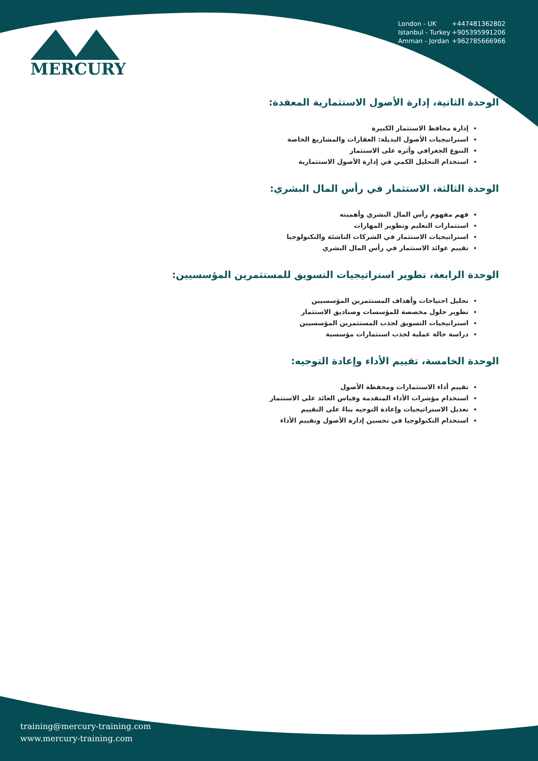MERCURY
London - UK +447481362802
Istanbul - Turkey +905395991206
Amman - Jordan +962785666966
الوحدة الثانية، إدارة الأصول الاستثمارية المعقدة:
إدارة محافظ الاستثمار الكبيرة
استراتيجيات الأصول البديلة: العقارات والمشاريع الخاصة
التنوع الجغرافي وأثره على الاستثمار
استخدام التحليل الكمي في إدارة الأصول الاستثمارية
الوحدة الثالثة، الاستثمار في رأس المال البشري:
فهم مفهوم رأس المال البشري وأهميته
استثمارات التعليم وتطوير المهارات
استراتيجيات الاستثمار في الشركات الناشئة والتكنولوجيا
تقييم عوائد الاستثمار في رأس المال البشري
الوحدة الرابعة، تطوير استراتيجيات التسويق للمستثمرين المؤسسيين:
تحليل احتياجات وأهداف المستثمرين المؤسسيين
تطوير حلول مخصصة للمؤسسات وصناديق الاستثمار
استراتيجيات التسويق لجذب المستثمرين المؤسسيين
دراسة حالة عملية لجذب استثمارات مؤسسية
الوحدة الخامسة، تقييم الأداء وإعادة التوجيه:
تقييم أداء الاستثمارات ومحفظة الأصول
استخدام مؤشرات الأداء المتقدمة وقياس العائد على الاستثمار
تعديل الاستراتيجيات وإعادة التوجيه بناءً على التقييم
استخدام التكنولوجيا في تحسين إدارة الأصول وتقييم الأداء
training@mercury-training.com
www.mercury-training.com